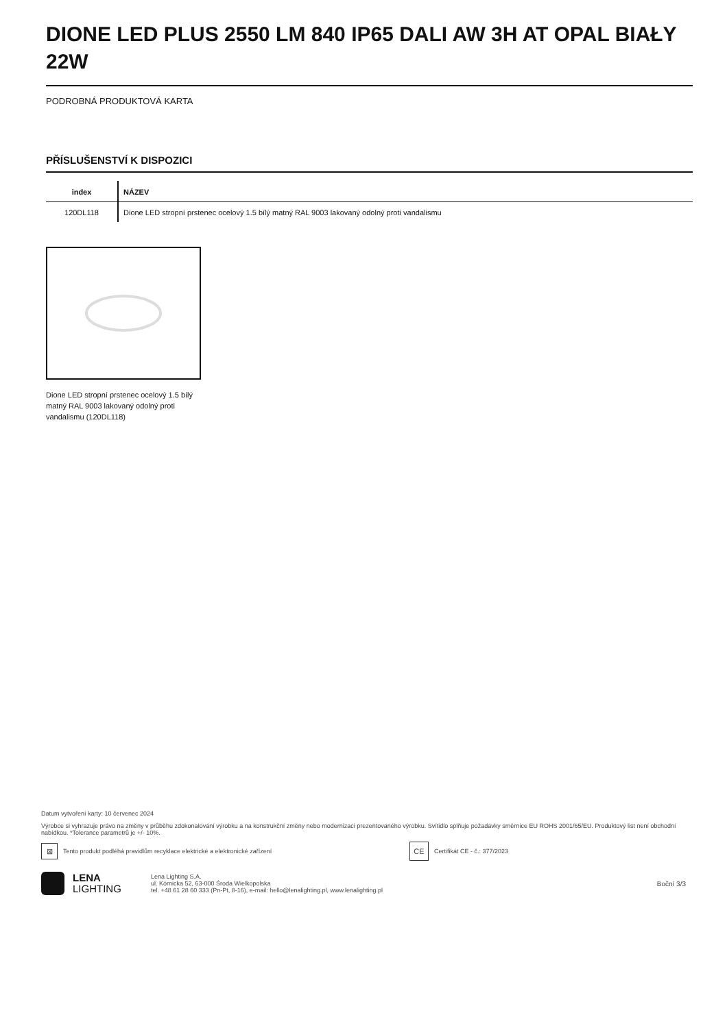DIONE LED PLUS 2550 LM 840 IP65 DALI AW 3H AT OPAL BIAŁY 22W
PODROBNÁ PRODUKTOVÁ KARTA
PŘÍSLUŠENSTVÍ K DISPOZICI
| index | NÁZEV |
| --- | --- |
| 120DL118 | Dione LED stropní prstenec ocelový 1.5 bílý matný RAL 9003 lakovaný odolný proti vandalismu |
Dione LED stropní prstenec ocelový 1.5 bílý matný RAL 9003 lakovaný odolný proti vandalismu (120DL118)
Datum vytvoření karty: 10 červenec 2024
Výrobce si vyhrazuje právo na změny v průběhu zdokonalování výrobku a na konstrukční změny nebo modernizaci prezentovaného výrobku. Svítidlo splňuje požadavky směrnice EU ROHS 2001/65/EU. Produktový list není obchodní nabídkou. *Tolerance parametrů je +/- 10%.
⊠
Tento produkt podléhá pravidlům recyklace elektrické a elektronické zařízení
CE
Certifikát CE - č.: 377/2023
LENA
LIGHTING
Lena Lighting S.A.
ul. Kórnicka 52, 63-000 Środa Wielkopolska
tel. +48 61 28 60 333 (Pn-Pt, 8-16), e-mail: hello@lenalighting.pl, www.lenalighting.pl
Boční 3/3